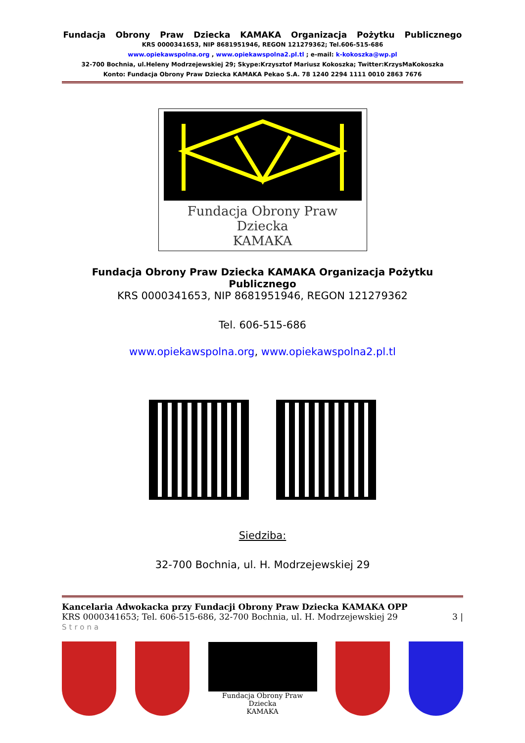Fundacja Obrony Praw Dziecka KAMAKA Organizacja Pożytku Publicznego
KRS 0000341653, NIP 8681951946, REGON 121279362; Tel.606-515-686
www.opiekawspolna.org , www.opiekawspolna2.pl.tl ; e-mail: k-kokoszka@wp.pl
32-700 Bochnia, ul.Heleny Modrzejewskiej 29; Skype:Krzysztof Mariusz Kokoszka; Twitter:KrzysMaKokoszka
Konto: Fundacja Obrony Praw Dziecka KAMAKA Pekao S.A. 78 1240 2294 1111 0010 2863 7676
Fundacja Obrony Praw Dziecka
KAMAKA
Fundacja Obrony Praw Dziecka KAMAKA Organizacja Pożytku Publicznego
KRS 0000341653, NIP 8681951946, REGON 121279362
Tel. 606-515-686
www.opiekawspolna.org, www.opiekawspolna2.pl.tl
Siedziba:
32-700 Bochnia, ul. H. Modrzejewskiej 29
Kancelaria Adwokacka przy Fundacji Obrony Praw Dziecka KAMAKA OPP
KRS 0000341653; Tel. 606-515-686, 32-700 Bochnia, ul. H. Modrzejewskiej 29 3 |
Strona
Fundacja Obrony Praw Dziecka
KAMAKA